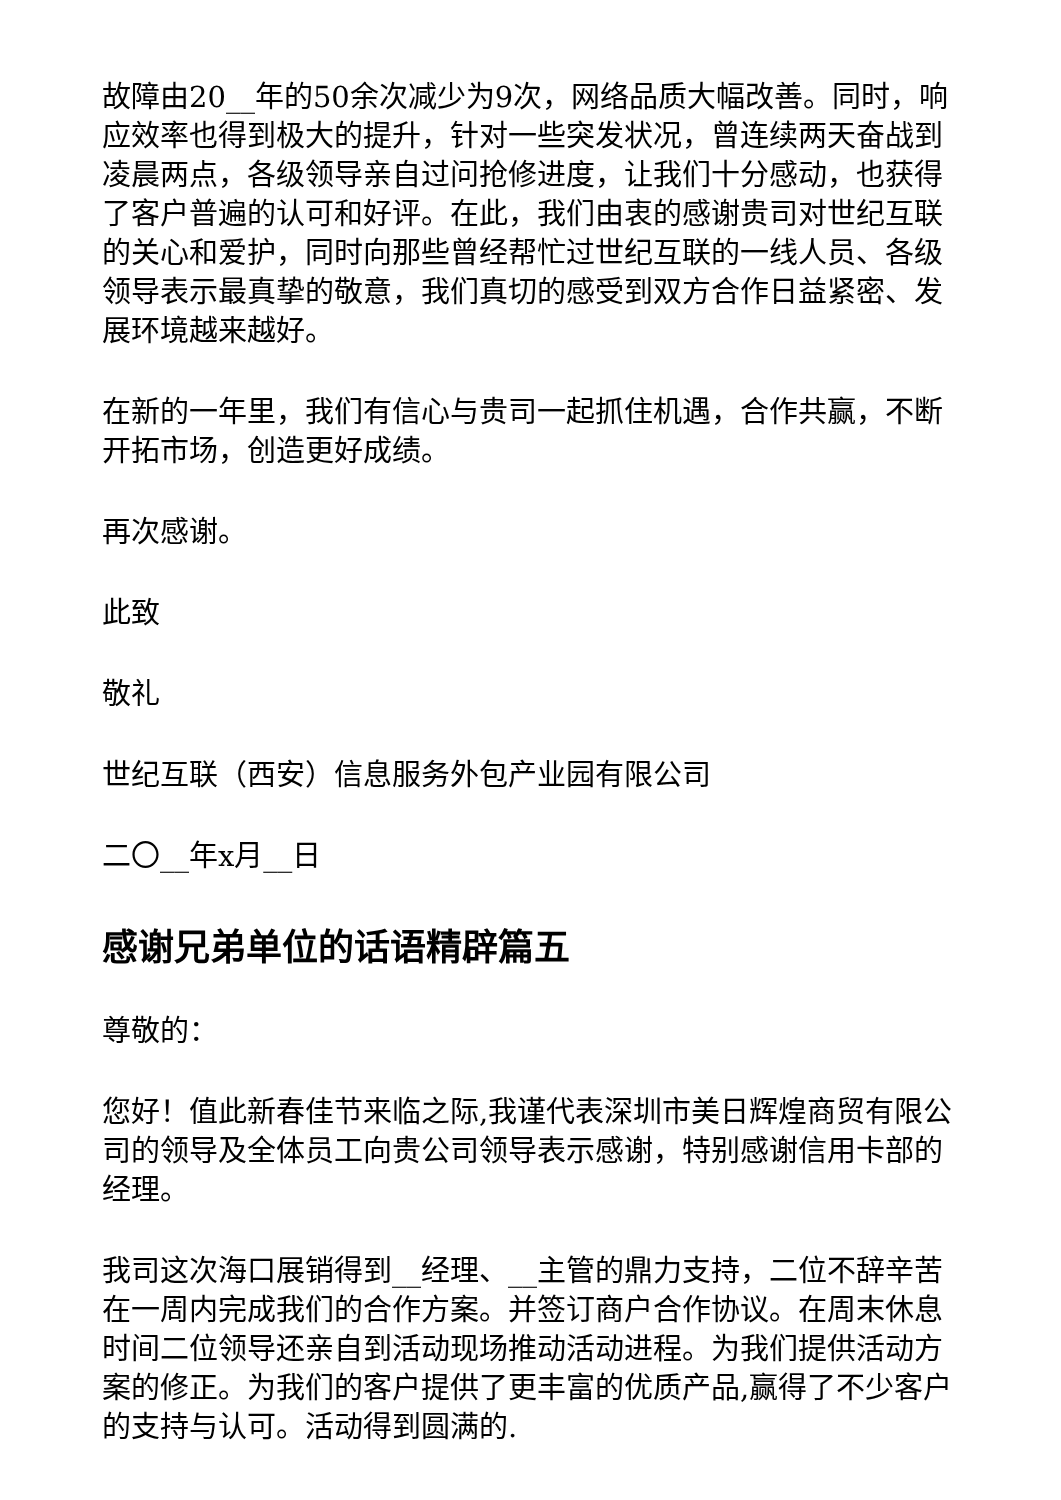故障由20__年的50余次减少为9次，网络品质大幅改善。同时，响应效率也得到极大的提升，针对一些突发状况，曾连续两天奋战到凌晨两点，各级领导亲自过问抢修进度，让我们十分感动，也获得了客户普遍的认可和好评。在此，我们由衷的感谢贵司对世纪互联的关心和爱护，同时向那些曾经帮忙过世纪互联的一线人员、各级领导表示最真挚的敬意，我们真切的感受到双方合作日益紧密、发展环境越来越好。
在新的一年里，我们有信心与贵司一起抓住机遇，合作共赢，不断开拓市场，创造更好成绩。
再次感谢。
此致
敬礼
世纪互联（西安）信息服务外包产业园有限公司
二〇__年x月__日
感谢兄弟单位的话语精辟篇五
尊敬的：
您好！值此新春佳节来临之际,我谨代表深圳市美日辉煌商贸有限公司的领导及全体员工向贵公司领导表示感谢，特别感谢信用卡部的经理。
我司这次海口展销得到__经理、__主管的鼎力支持，二位不辞辛苦在一周内完成我们的合作方案。并签订商户合作协议。在周末休息时间二位领导还亲自到活动现场推动活动进程。为我们提供活动方案的修正。为我们的客户提供了更丰富的优质产品,赢得了不少客户的支持与认可。活动得到圆满的.